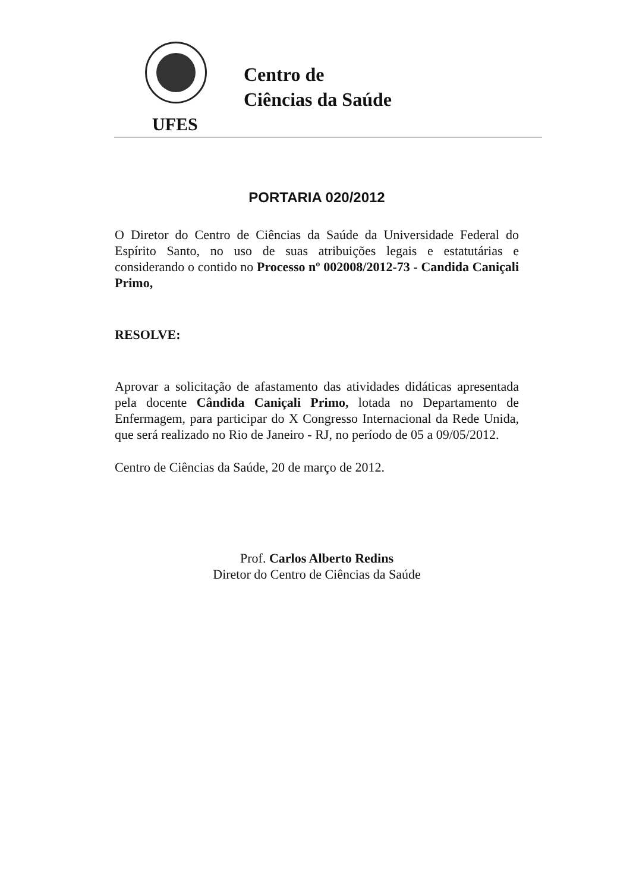Centro de
Ciências da Saúde
UFES
PORTARIA 020/2012
O Diretor do Centro de Ciências da Saúde da Universidade Federal do Espírito Santo, no uso de suas atribuições legais e estatutárias e considerando o contido no Processo nº 002008/2012-73 - Candida Caniçali Primo,
RESOLVE:
Aprovar a solicitação de afastamento das atividades didáticas apresentada pela docente Cândida Caniçali Primo, lotada no Departamento de Enfermagem, para participar do X Congresso Internacional da Rede Unida, que será realizado no Rio de Janeiro - RJ, no período de 05 a 09/05/2012.
Centro de Ciências da Saúde, 20 de março de 2012.
Prof. Carlos Alberto Redins
Diretor do Centro de Ciências da Saúde